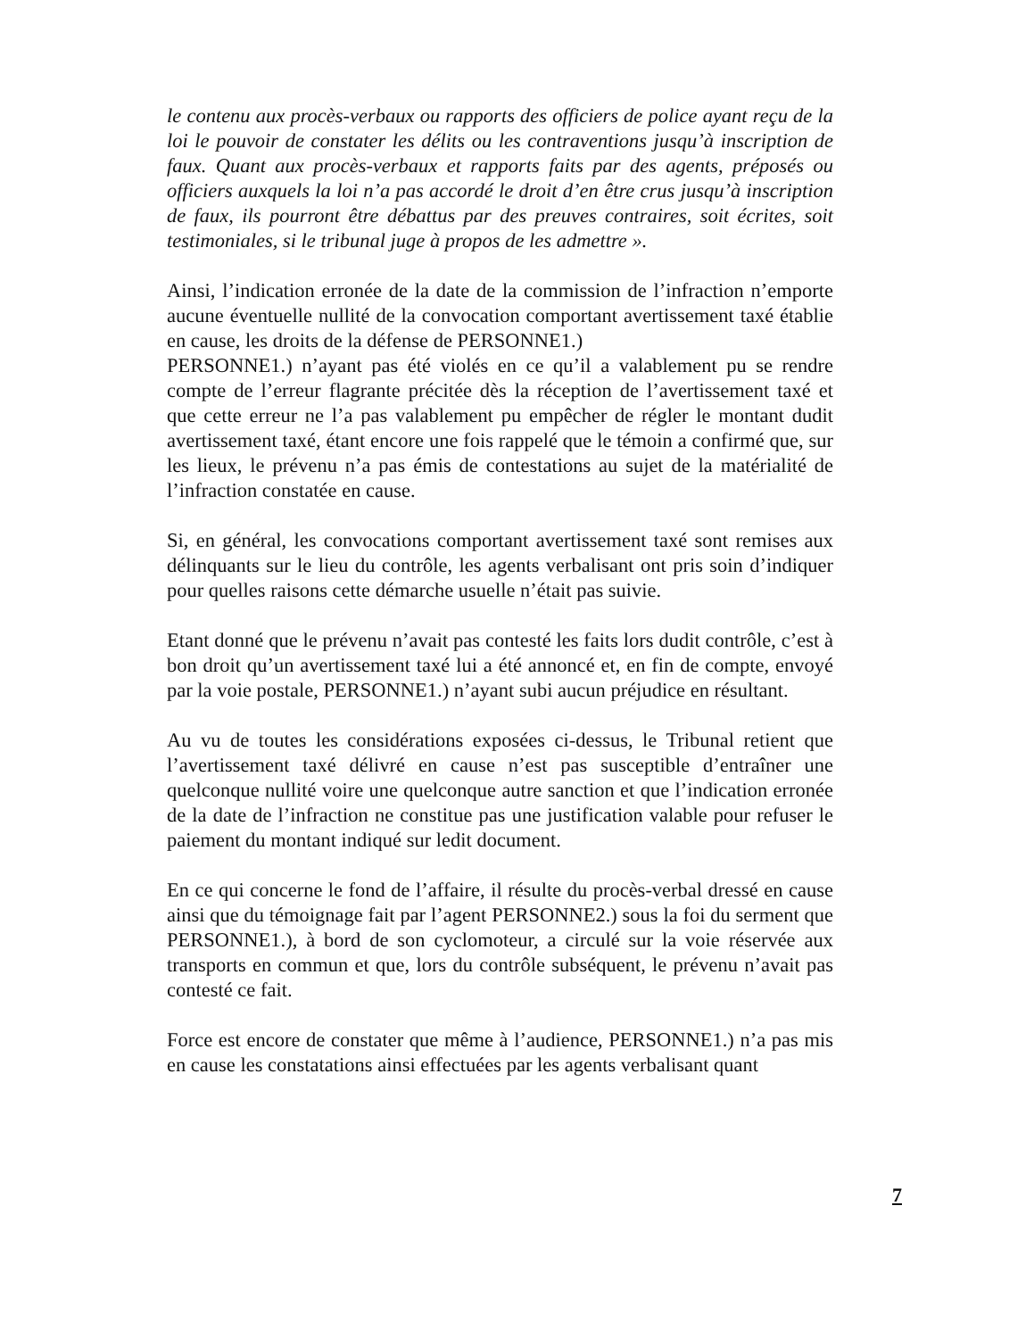le contenu aux procès-verbaux ou rapports des officiers de police ayant reçu de la loi le pouvoir de constater les délits ou les contraventions jusqu’à inscription de faux. Quant aux procès-verbaux et rapports faits par des agents, préposés ou officiers auxquels la loi n’a pas accordé le droit d’en être crus jusqu’à inscription de faux, ils pourront être débattus par des preuves contraires, soit écrites, soit testimoniales, si le tribunal juge à propos de les admettre ».
Ainsi, l’indication erronée de la date de la commission de l’infraction n’emporte aucune éventuelle nullité de la convocation comportant avertissement taxé établie en cause, les droits de la défense de PERSONNE1.)
PERSONNE1.) n’ayant pas été violés en ce qu’il a valablement pu se rendre compte de l’erreur flagrante précitée dès la réception de l’avertissement taxé et que cette erreur ne l’a pas valablement pu empêcher de régler le montant dudit avertissement taxé, étant encore une fois rappelé que le témoin a confirmé que, sur les lieux, le prévenu n’a pas émis de contestations au sujet de la matérialité de l’infraction constatée en cause.
Si, en général, les convocations comportant avertissement taxé sont remises aux délinquants sur le lieu du contrôle, les agents verbalisant ont pris soin d’indiquer pour quelles raisons cette démarche usuelle n’était pas suivie.
Etant donné que le prévenu n’avait pas contesté les faits lors dudit contrôle, c’est à bon droit qu’un avertissement taxé lui a été annoncé et, en fin de compte, envoyé par la voie postale, PERSONNE1.) n’ayant subi aucun préjudice en résultant.
Au vu de toutes les considérations exposées ci-dessus, le Tribunal retient que l’avertissement taxé délivré en cause n’est pas susceptible d’entraîner une quelconque nullité voire une quelconque autre sanction et que l’indication erronée de la date de l’infraction ne constitue pas une justification valable pour refuser le paiement du montant indiqué sur ledit document.
En ce qui concerne le fond de l’affaire, il résulte du procès-verbal dressé en cause ainsi que du témoignage fait par l’agent PERSONNE2.) sous la foi du serment que PERSONNE1.), à bord de son cyclomoteur, a circulé sur la voie réservée aux transports en commun et que, lors du contrôle subséquent, le prévenu n’avait pas contesté ce fait.
Force est encore de constater que même à l’audience, PERSONNE1.) n’a pas mis en cause les constatations ainsi effectuées par les agents verbalisant quant
7